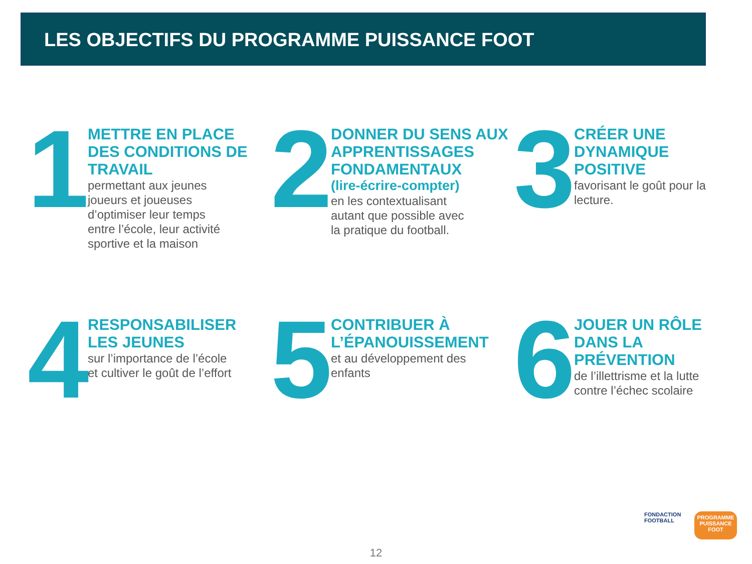LES OBJECTIFS DU PROGRAMME PUISSANCE FOOT
1
METTRE EN PLACE DES CONDITIONS DE TRAVAIL
permettant aux jeunes joueurs et joueuses d’optimiser leur temps entre l’école, leur activité sportive et la maison
2
DONNER DU SENS AUX APPRENTISSAGES FONDAMENTAUX
(lire-écrire-compter)
en les contextualisant autant que possible avec la pratique du football.
3
CRÉER UNE DYNAMIQUE POSITIVE
favorisant le goût pour la lecture.
4
RESPONSABILISER LES JEUNES
sur l’importance de l’école et cultiver le goût de l’effort
5
CONTRIBUER À L’ÉPANOUISSEMENT
et au développement des enfants
6
JOUER UN RÔLE DANS LA PRÉVENTION
de l’illettrisme et la lutte contre l’échec scolaire
FONDACTION
FOOTBALL
PROGRAMME
PUISSANCE
FOOT
12